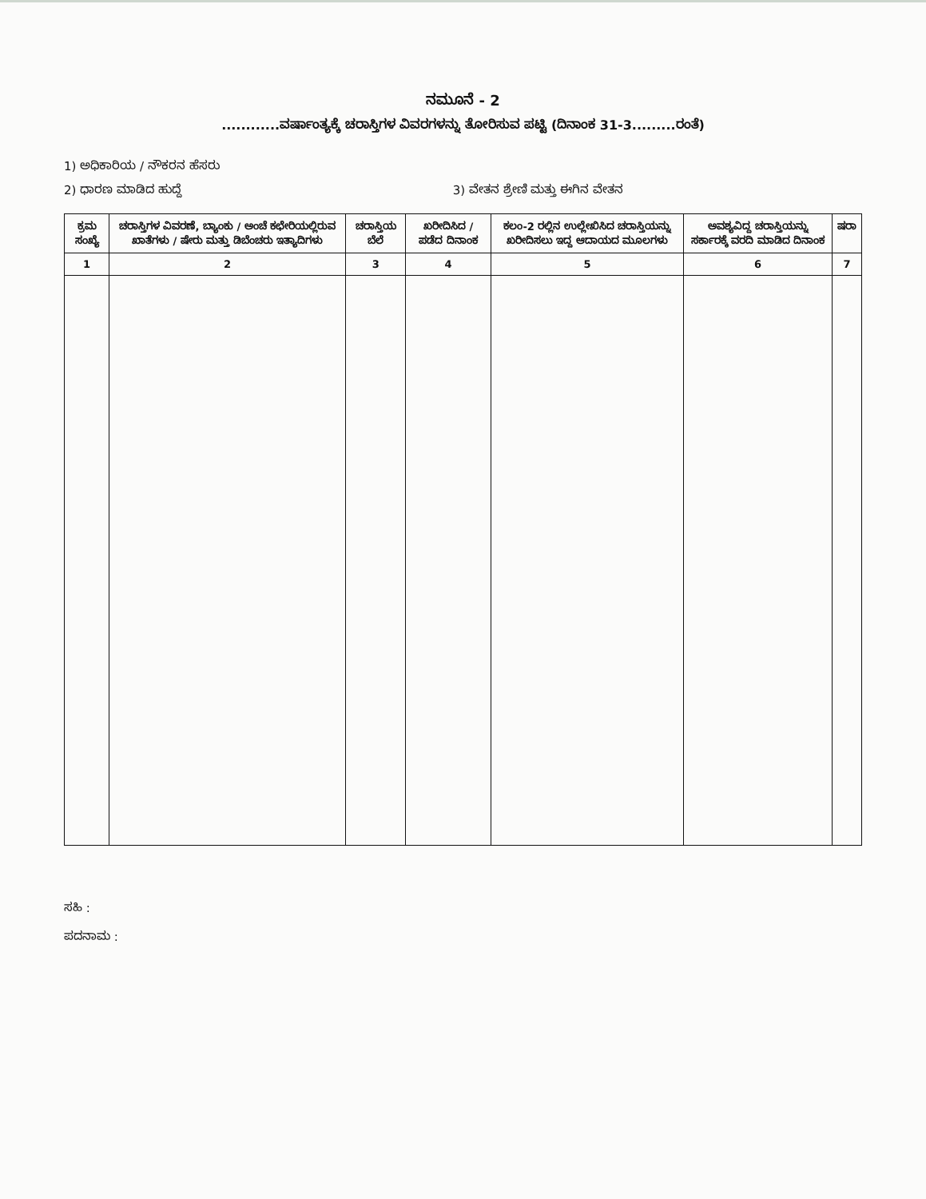ನಮೂನೆ - 2
............ವರ್ಷಾಂತ್ಯಕ್ಕೆ ಚರಾಸ್ತಿಗಳ ವಿವರಗಳನ್ನು ತೋರಿಸುವ ಪಟ್ಟಿ (ದಿನಾಂಕ 31-3.........ರಂತೆ)
1) ಅಧಿಕಾರಿಯ / ನೌಕರನ ಹೆಸರು
2) ಧಾರಣ ಮಾಡಿದ ಹುದ್ದೆ 3) ವೇತನ ಶ್ರೇಣಿ ಮತ್ತು ಈಗಿನ ವೇತನ
| ಕ್ರಮ ಸಂಖ್ಯೆ | ಚರಾಸ್ತಿಗಳ ವಿವರಣೆ, ಬ್ಯಾಂಕು / ಅಂಚೆ ಕಛೇರಿಯಲ್ಲಿರುವ ಖಾತೆಗಳು / ಷೇರು ಮತ್ತು ಡಿಬೆಂಚರು ಇತ್ಯಾದಿಗಳು | ಚರಾಸ್ತಿಯ ಬೆಲೆ | ಖರೀದಿಸಿದ / ಪಡೆದ ದಿನಾಂಕ | ಕಲಂ-2 ರಲ್ಲಿನ ಉಲ್ಲೇಖಿಸಿದ ಚರಾಸ್ತಿಯನ್ನು ಖರೀದಿಸಲು ಇದ್ದ ಆದಾಯದ ಮೂಲಗಳು | ಅವಶ್ಯವಿದ್ದ ಚರಾಸ್ತಿಯನ್ನು ಸರ್ಕಾರಕ್ಕೆ ವರದಿ ಮಾಡಿದ ದಿನಾಂಕ | ಷರಾ |
| --- | --- | --- | --- | --- | --- | --- |
| 1 | 2 | 3 | 4 | 5 | 6 | 7 |
ಸಹಿ :
ಪದನಾಮ :